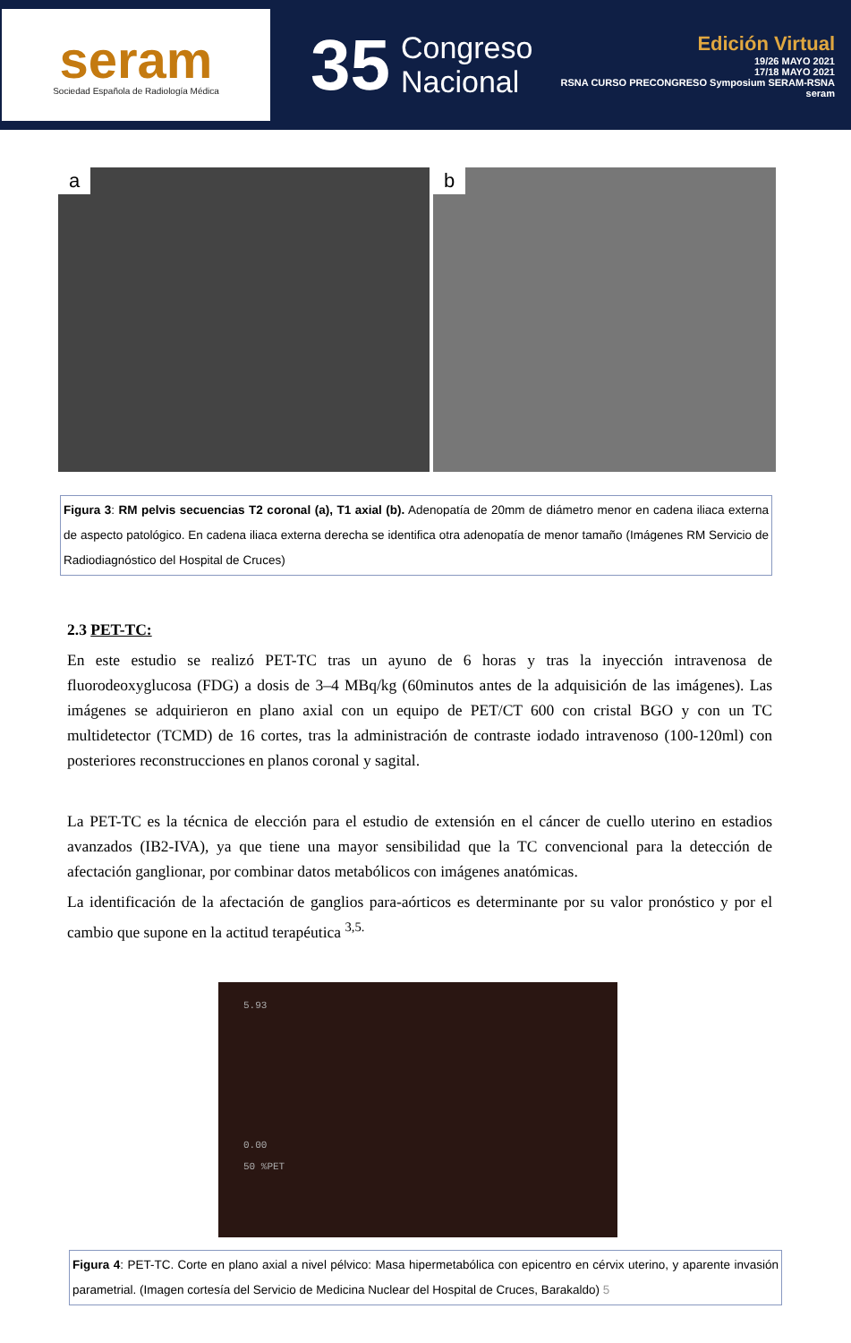seram
Sociedad Española de Radiología Médica
35
Congreso
Nacional
Edición Virtual
19/26 MAYO 2021
17/18 MAYO 2021
RSNA CURSO PRECONGRESO Symposium SERAM-RSNA
seram
a
b
Figura 3: RM pelvis secuencias T2 coronal (a), T1 axial (b). Adenopatía de 20mm de diámetro menor en cadena iliaca externa de aspecto patológico. En cadena iliaca externa derecha se identifica otra adenopatía de menor tamaño (Imágenes RM Servicio de Radiodiagnóstico del Hospital de Cruces)
2.3 PET-TC:
En este estudio se realizó PET-TC tras un ayuno de 6 horas y tras la inyección intravenosa de fluorodeoxyglucosa (FDG) a dosis de 3–4 MBq/kg (60minutos antes de la adquisición de las imágenes). Las imágenes se adquirieron en plano axial con un equipo de PET/CT 600 con cristal BGO y con un TC multidetector (TCMD) de 16 cortes, tras la administración de contraste iodado intravenoso (100-120ml) con posteriores reconstrucciones en planos coronal y sagital.
La PET-TC es la técnica de elección para el estudio de extensión en el cáncer de cuello uterino en estadios avanzados (IB2-IVA), ya que tiene una mayor sensibilidad que la TC convencional para la detección de afectación ganglionar, por combinar datos metabólicos con imágenes anatómicas.
La identificación de la afectación de ganglios para-aórticos es determinante por su valor pronóstico y por el cambio que supone en la actitud terapéutica <sup>3,5.</sup>
5.93
0.00
50 %PET
Figura 4: PET-TC. Corte en plano axial a nivel pélvico: Masa hipermetabólica con epicentro en cérvix uterino, y aparente invasión parametrial. (Imagen cortesía del Servicio de Medicina Nuclear del Hospital de Cruces, Barakaldo) 5